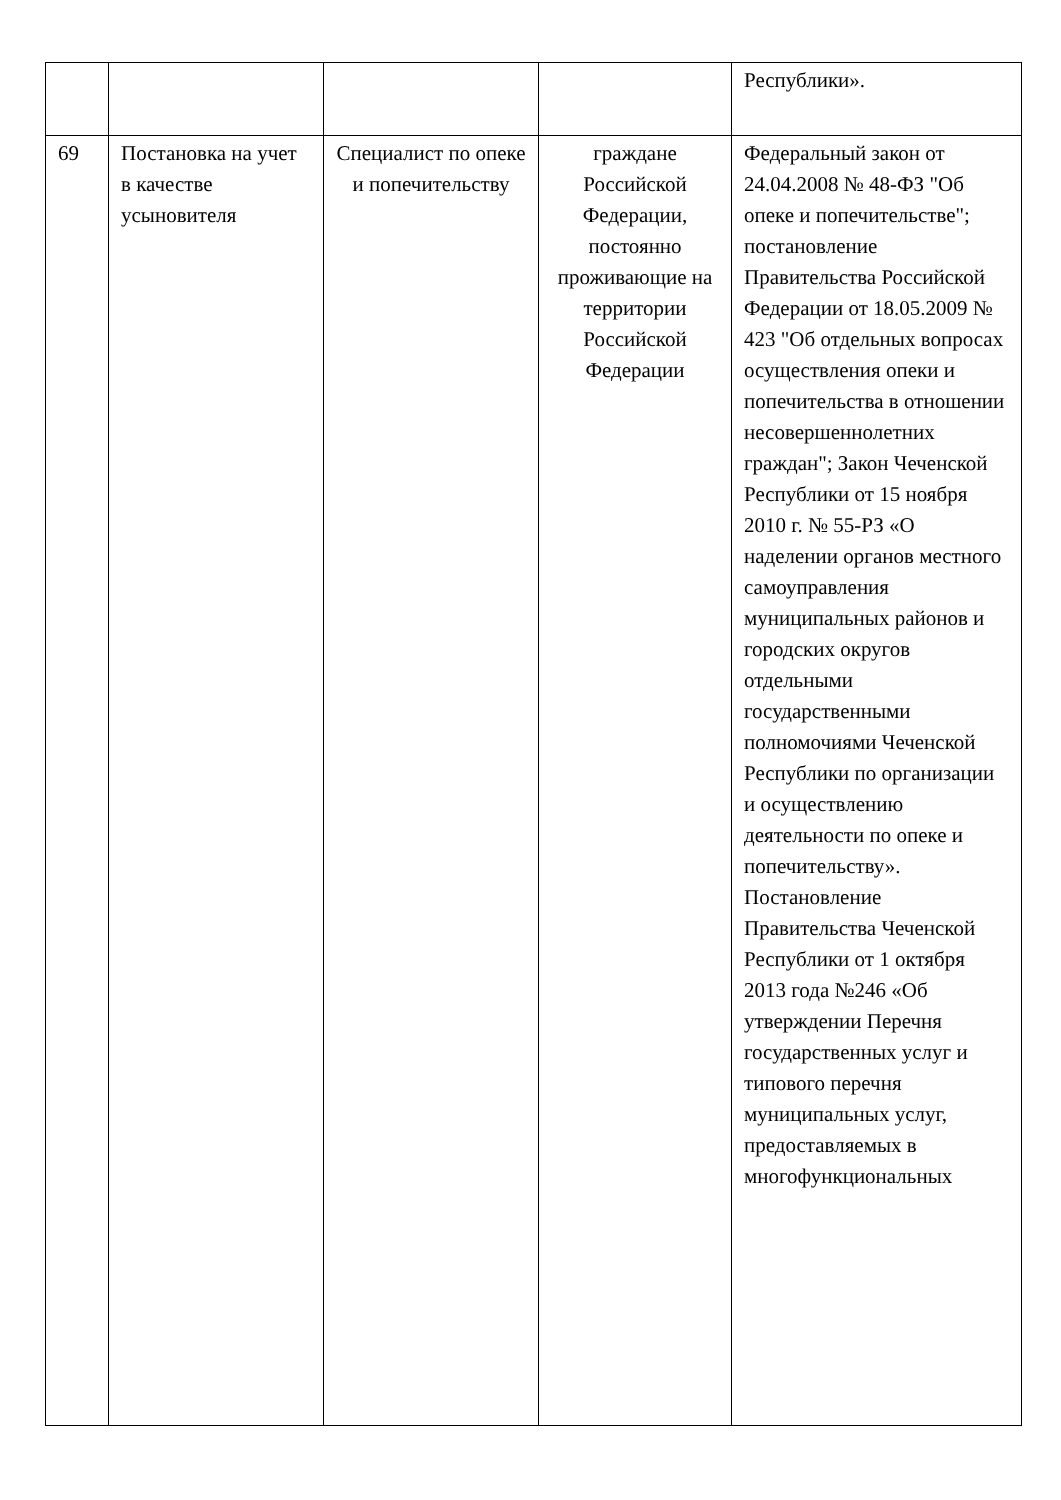| | | | | Республики». |
| 69 | Постановка на учет в качестве усыновителя | Специалист по опеке и попечительству | граждане Российской Федерации, постоянно проживающие на территории Российской Федерации | Федеральный закон от 24.04.2008 № 48-ФЗ "Об опеке и попечительстве"; постановление Правительства Российской Федерации от 18.05.2009 № 423 "Об отдельных вопросах осуществления опеки и попечительства в отношении несовершеннолетних граждан"; Закон Чеченской Республики от 15 ноября 2010 г. № 55-РЗ «О наделении органов местного самоуправления муниципальных районов и городских округов отдельными государственными полномочиями Чеченской Республики по организации и осуществлению деятельности по опеке и попечительству». Постановление Правительства Чеченской Республики от 1 октября 2013 года №246 «Об утверждении Перечня государственных услуг и типового перечня муниципальных услуг, предоставляемых в многофункциональных |